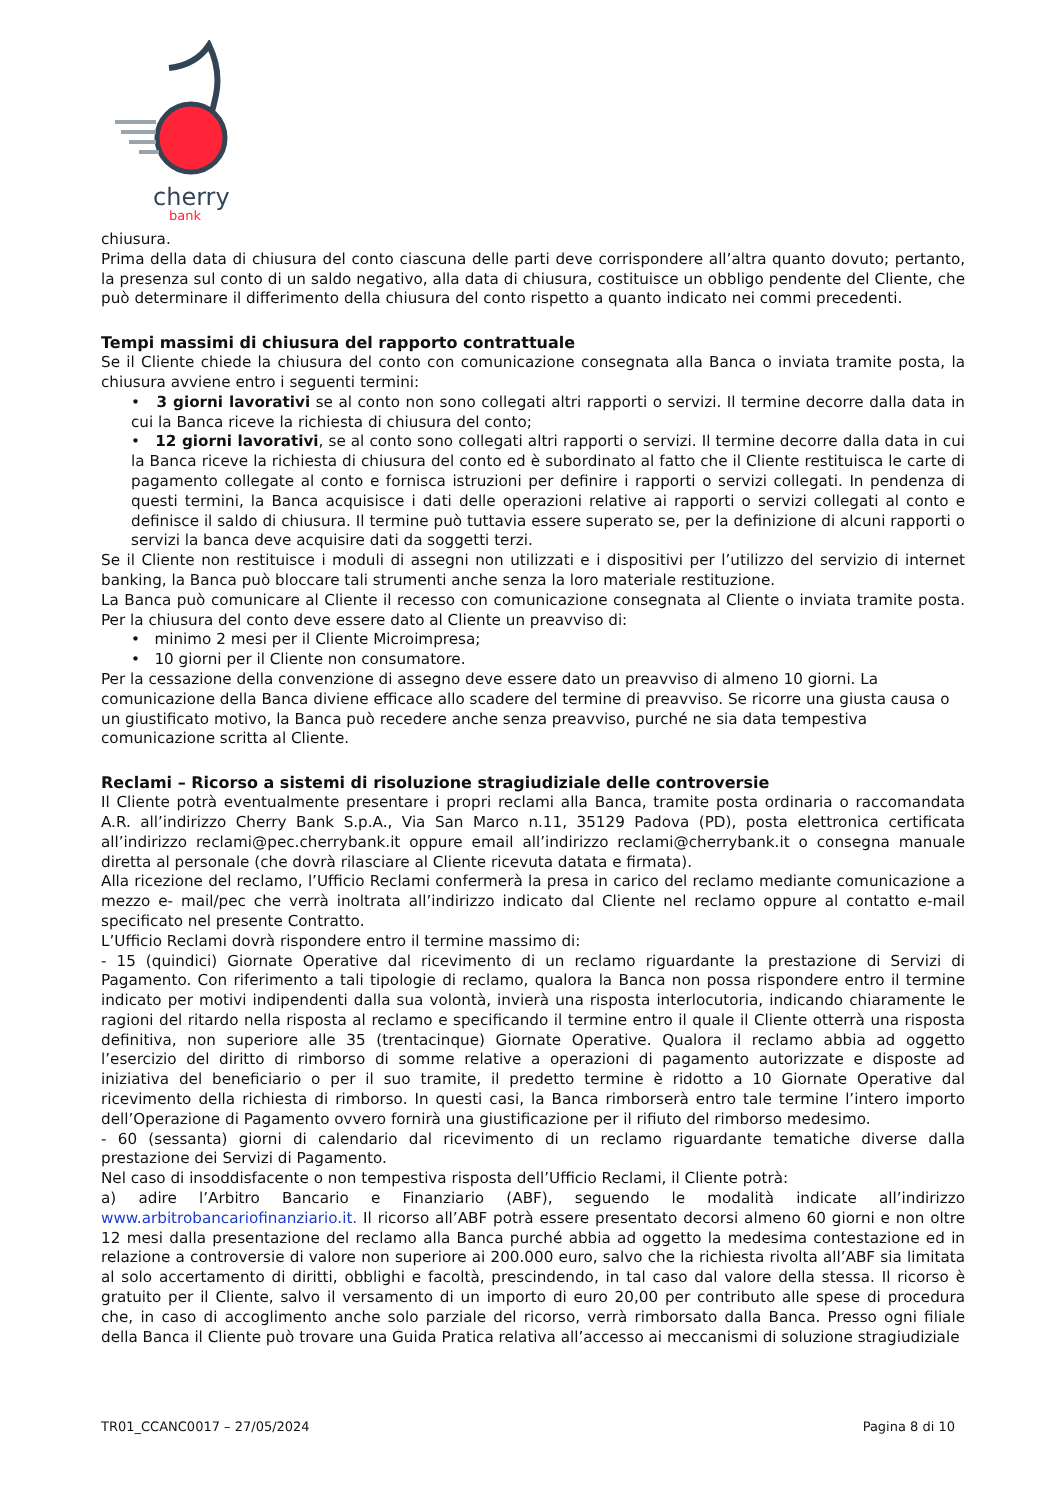cherry
bank
chiusura.
Prima della data di chiusura del conto ciascuna delle parti deve corrispondere all’altra quanto dovuto; pertanto, la presenza sul conto di un saldo negativo, alla data di chiusura, costituisce un obbligo pendente del Cliente, che può determinare il differimento della chiusura del conto rispetto a quanto indicato nei commi precedenti.
Tempi massimi di chiusura del rapporto contrattuale
Se il Cliente chiede la chiusura del conto con comunicazione consegnata alla Banca o inviata tramite posta, la chiusura avviene entro i seguenti termini:
• 3 giorni lavorativi se al conto non sono collegati altri rapporti o servizi. Il termine decorre dalla data in cui la Banca riceve la richiesta di chiusura del conto;
• 12 giorni lavorativi, se al conto sono collegati altri rapporti o servizi. Il termine decorre dalla data in cui la Banca riceve la richiesta di chiusura del conto ed è subordinato al fatto che il Cliente restituisca le carte di pagamento collegate al conto e fornisca istruzioni per definire i rapporti o servizi collegati. In pendenza di questi termini, la Banca acquisisce i dati delle operazioni relative ai rapporti o servizi collegati al conto e definisce il saldo di chiusura. Il termine può tuttavia essere superato se, per la definizione di alcuni rapporti o servizi la banca deve acquisire dati da soggetti terzi.
Se il Cliente non restituisce i moduli di assegni non utilizzati e i dispositivi per l’utilizzo del servizio di internet banking, la Banca può bloccare tali strumenti anche senza la loro materiale restituzione.
La Banca può comunicare al Cliente il recesso con comunicazione consegnata al Cliente o inviata tramite posta. Per la chiusura del conto deve essere dato al Cliente un preavviso di:
• minimo 2 mesi per il Cliente Microimpresa;
• 10 giorni per il Cliente non consumatore.
Per la cessazione della convenzione di assegno deve essere dato un preavviso di almeno 10 giorni. La comunicazione della Banca diviene efficace allo scadere del termine di preavviso. Se ricorre una giusta causa o un giustificato motivo, la Banca può recedere anche senza preavviso, purché ne sia data tempestiva comunicazione scritta al Cliente.
Reclami – Ricorso a sistemi di risoluzione stragiudiziale delle controversie
Il Cliente potrà eventualmente presentare i propri reclami alla Banca, tramite posta ordinaria o raccomandata A.R. all’indirizzo Cherry Bank S.p.A., Via San Marco n.11, 35129 Padova (PD), posta elettronica certificata all’indirizzo reclami@pec.cherrybank.it oppure email all’indirizzo reclami@cherrybank.it o consegna manuale diretta al personale (che dovrà rilasciare al Cliente ricevuta datata e firmata).
Alla ricezione del reclamo, l’Ufficio Reclami confermerà la presa in carico del reclamo mediante comunicazione a mezzo e- mail/pec che verrà inoltrata all’indirizzo indicato dal Cliente nel reclamo oppure al contatto e-mail specificato nel presente Contratto.
L’Ufficio Reclami dovrà rispondere entro il termine massimo di:
- 15 (quindici) Giornate Operative dal ricevimento di un reclamo riguardante la prestazione di Servizi di Pagamento. Con riferimento a tali tipologie di reclamo, qualora la Banca non possa rispondere entro il termine indicato per motivi indipendenti dalla sua volontà, invierà una risposta interlocutoria, indicando chiaramente le ragioni del ritardo nella risposta al reclamo e specificando il termine entro il quale il Cliente otterrà una risposta definitiva, non superiore alle 35 (trentacinque) Giornate Operative. Qualora il reclamo abbia ad oggetto l’esercizio del diritto di rimborso di somme relative a operazioni di pagamento autorizzate e disposte ad iniziativa del beneficiario o per il suo tramite, il predetto termine è ridotto a 10 Giornate Operative dal ricevimento della richiesta di rimborso. In questi casi, la Banca rimborserà entro tale termine l’intero importo dell’Operazione di Pagamento ovvero fornirà una giustificazione per il rifiuto del rimborso medesimo.
- 60 (sessanta) giorni di calendario dal ricevimento di un reclamo riguardante tematiche diverse dalla prestazione dei Servizi di Pagamento.
Nel caso di insoddisfacente o non tempestiva risposta dell’Ufficio Reclami, il Cliente potrà:
a) adire l’Arbitro Bancario e Finanziario (ABF), seguendo le modalità indicate all’indirizzo www.arbitrobancariofinanziario.it. Il ricorso all’ABF potrà essere presentato decorsi almeno 60 giorni e non oltre 12 mesi dalla presentazione del reclamo alla Banca purché abbia ad oggetto la medesima contestazione ed in relazione a controversie di valore non superiore ai 200.000 euro, salvo che la richiesta rivolta all’ABF sia limitata al solo accertamento di diritti, obblighi e facoltà, prescindendo, in tal caso dal valore della stessa. Il ricorso è gratuito per il Cliente, salvo il versamento di un importo di euro 20,00 per contributo alle spese di procedura che, in caso di accoglimento anche solo parziale del ricorso, verrà rimborsato dalla Banca. Presso ogni filiale della Banca il Cliente può trovare una Guida Pratica relativa all’accesso ai meccanismi di soluzione stragiudiziale
TR01_CCANC0017 – 27/05/2024 Pagina 8 di 10